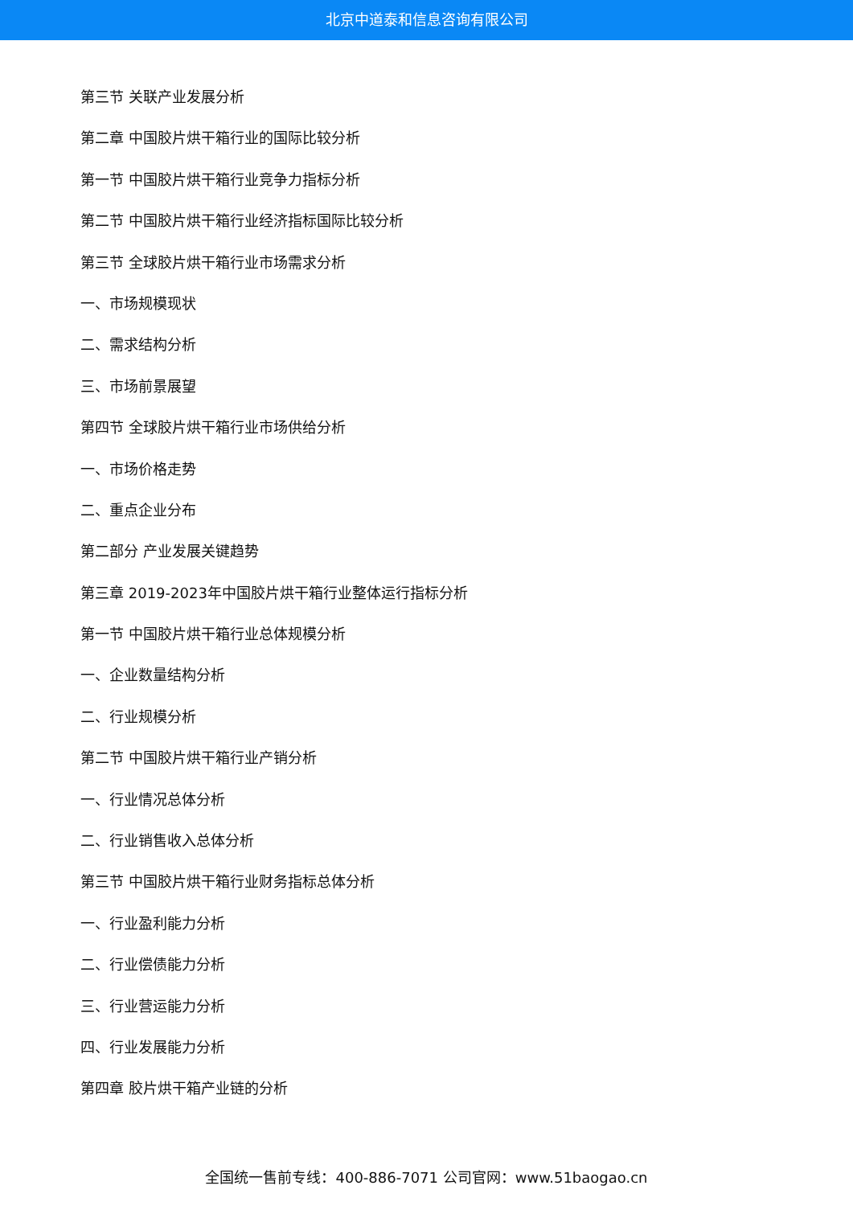北京中道泰和信息咨询有限公司
第三节 关联产业发展分析
第二章 中国胶片烘干箱行业的国际比较分析
第一节 中国胶片烘干箱行业竞争力指标分析
第二节 中国胶片烘干箱行业经济指标国际比较分析
第三节 全球胶片烘干箱行业市场需求分析
一、市场规模现状
二、需求结构分析
三、市场前景展望
第四节 全球胶片烘干箱行业市场供给分析
一、市场价格走势
二、重点企业分布
第二部分 产业发展关键趋势
第三章 2019-2023年中国胶片烘干箱行业整体运行指标分析
第一节 中国胶片烘干箱行业总体规模分析
一、企业数量结构分析
二、行业规模分析
第二节 中国胶片烘干箱行业产销分析
一、行业情况总体分析
二、行业销售收入总体分析
第三节 中国胶片烘干箱行业财务指标总体分析
一、行业盈利能力分析
二、行业偿债能力分析
三、行业营运能力分析
四、行业发展能力分析
第四章 胶片烘干箱产业链的分析
全国统一售前专线：400-886-7071 公司官网：www.51baogao.cn